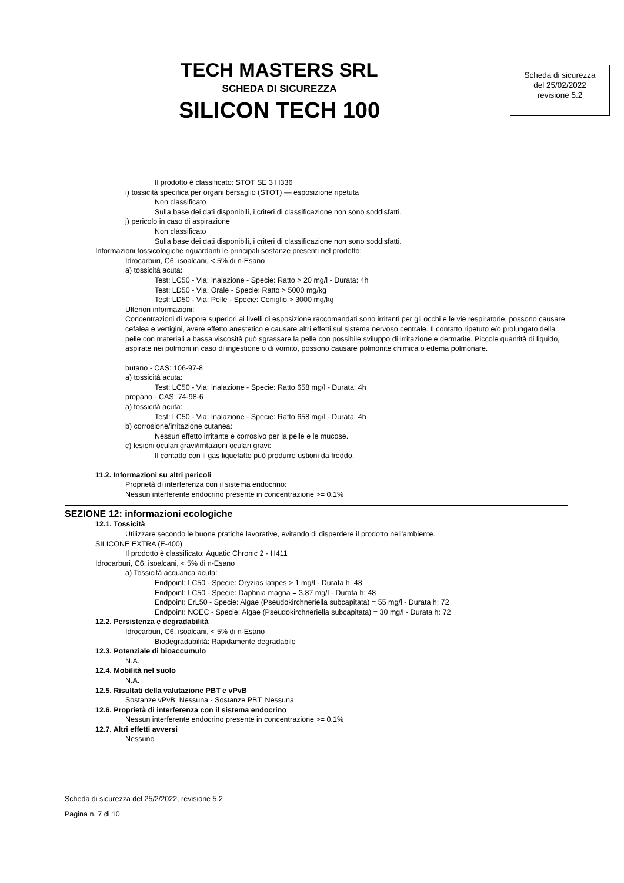TECH MASTERS SRL
SCHEDA DI SICUREZZA
SILICON TECH 100
Scheda di sicurezza
del 25/02/2022
revisione 5.2
Il prodotto è classificato: STOT SE 3 H336
i) tossicità specifica per organi bersaglio (STOT) — esposizione ripetuta
Non classificato
Sulla base dei dati disponibili, i criteri di classificazione non sono soddisfatti.
j) pericolo in caso di aspirazione
Non classificato
Sulla base dei dati disponibili, i criteri di classificazione non sono soddisfatti.
Informazioni tossicologiche riguardanti le principali sostanze presenti nel prodotto:
Idrocarburi, C6, isoalcani, < 5% di n-Esano
a) tossicità acuta:
Test: LC50 - Via: Inalazione - Specie: Ratto > 20 mg/l - Durata: 4h
Test: LD50 - Via: Orale - Specie: Ratto > 5000 mg/kg
Test: LD50 - Via: Pelle - Specie: Coniglio > 3000 mg/kg
Ulteriori informazioni:
Concentrazioni di vapore superiori ai livelli di esposizione raccomandati sono irritanti per gli occhi e le vie respiratorie, possono causare cefalea e vertigini, avere effetto anestetico e causare altri effetti sul sistema nervoso centrale. Il contatto ripetuto e/o prolungato della pelle con materiali a bassa viscosità può sgrassare la pelle con possibile sviluppo di irritazione e dermatite. Piccole quantità di liquido, aspirate nei polmoni in caso di ingestione o di vomito, possono causare polmonite chimica o edema polmonare.
butano - CAS: 106-97-8
a) tossicità acuta:
Test: LC50 - Via: Inalazione - Specie: Ratto 658 mg/l - Durata: 4h
propano - CAS: 74-98-6
a) tossicità acuta:
Test: LC50 - Via: Inalazione - Specie: Ratto 658 mg/l - Durata: 4h
b) corrosione/irritazione cutanea:
Nessun effetto irritante e corrosivo per la pelle e le mucose.
c) lesioni oculari gravi/irritazioni oculari gravi:
Il contatto con il gas liquefatto può produrre ustioni da freddo.
11.2. Informazioni su altri pericoli
Proprietà di interferenza con il sistema endocrino:
Nessun interferente endocrino presente in concentrazione >= 0.1%
SEZIONE 12: informazioni ecologiche
12.1. Tossicità
Utilizzare secondo le buone pratiche lavorative, evitando di disperdere il prodotto nell'ambiente.
SILICONE EXTRA (E-400)
Il prodotto è classificato: Aquatic Chronic 2 - H411
Idrocarburi, C6, isoalcani, < 5% di n-Esano
a) Tossicità acquatica acuta:
Endpoint: LC50 - Specie: Oryzias latipes > 1 mg/l - Durata h: 48
Endpoint: LC50 - Specie: Daphnia magna = 3.87 mg/l - Durata h: 48
Endpoint: ErL50 - Specie: Algae (Pseudokirchneriella subcapitata) = 55 mg/l - Durata h: 72
Endpoint: NOEC - Specie: Algae (Pseudokirchneriella subcapitata) = 30 mg/l - Durata h: 72
12.2. Persistenza e degradabilità
Idrocarburi, C6, isoalcani, < 5% di n-Esano
Biodegradabilità: Rapidamente degradabile
12.3. Potenziale di bioaccumulo
N.A.
12.4. Mobilità nel suolo
N.A.
12.5. Risultati della valutazione PBT e vPvB
Sostanze vPvB: Nessuna - Sostanze PBT: Nessuna
12.6. Proprietà di interferenza con il sistema endocrino
Nessun interferente endocrino presente in concentrazione >= 0.1%
12.7. Altri effetti avversi
Nessuno
Scheda di sicurezza del 25/2/2022, revisione 5.2
Pagina n. 7 di 10